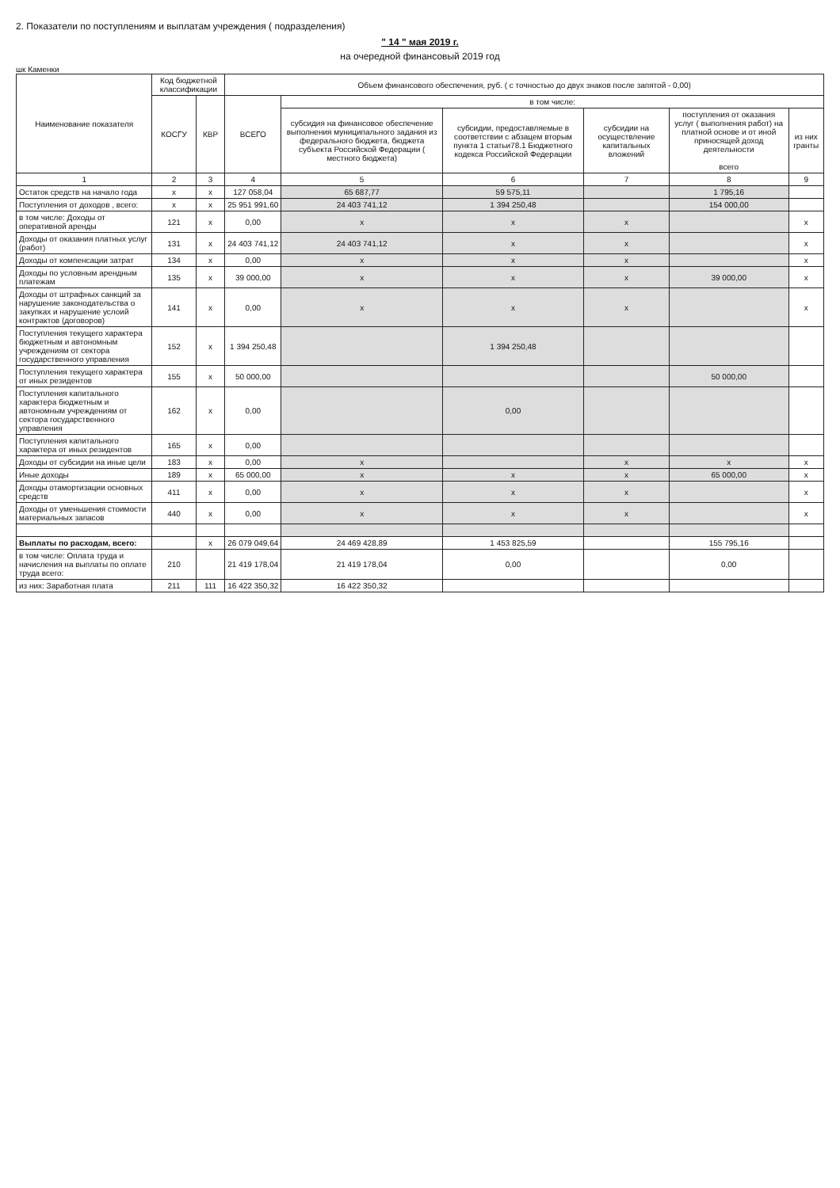2. Показатели по поступлениям и выплатам учреждения ( подразделения)
" 14 " мая 2019 г.
на очередной финансовый 2019 год
шк Каменки
| Наименование показателя | Код бюджетной классификации | | Объем финансового обеспечения, руб. ( с точностью до двух знаков после запятой - 0,00) | | | | | |
| --- | --- | --- | --- | --- | --- | --- | --- | --- |
| | КОСГУ | КВР | ВСЕГО | в том числе: | | | | |
| | | | | субсидия на финансовое обеспечение выполнения муниципального задания из федерального бюджета, бюджета субъекта Российской Федерации ( местного бюджета) | субсидии, предоставляемые в соответствии с абзацем вторым пункта 1 статьи78.1 Бюджетного кодекса Российской Федерации | субсидии на осуществление капитальных вложений | поступления от оказания услуг ( выполнения работ) на платной основе и от иной приносящей доход деятельности всего | из них гранты |
| 1 | 2 | 3 | 4 | 5 | 6 | 7 | 8 | 9 |
| Остаток средств на начало года | x | x | 127 058,04 | 65 687,77 | 59 575,11 | | 1 795,16 | |
| Поступления от доходов , всего: | x | x | 25 951 991,60 | 24 403 741,12 | 1 394 250,48 | | 154 000,00 | |
| в том числе: Доходы от оперативной аренды | 121 | x | 0,00 | x | x | x | | x |
| Доходы от оказания платных услуг (работ) | 131 | x | 24 403 741,12 | 24 403 741,12 | x | x | | x |
| Доходы от компенсации затрат | 134 | x | 0,00 | x | x | x | | x |
| Доходы по условным арендным платежам | 135 | x | 39 000,00 | x | x | x | 39 000,00 | x |
| Доходы от штрафных санкций за нарушение законодательства о закупках и нарушение услоий контрактов (договоров) | 141 | x | 0,00 | x | x | x | | x |
| Поступления текущего характера бюджетным и автономным учреждениям от сектора государственного управления | 152 | x | 1 394 250,48 | | 1 394 250,48 | | | |
| Поступления текущего характера от иных резидентов | 155 | x | 50 000,00 | | | | 50 000,00 | |
| Поступления капитального характера бюджетным и автономным учреждениям от сектора государственного управления | 162 | x | 0,00 | | 0,00 | | | |
| Поступления капитального характера от иных резидентов | 165 | x | 0,00 | | | | | |
| Доходы от субсидии на иные цели | 183 | x | 0,00 | x | | x | x | x |
| Иные доходы | 189 | x | 65 000,00 | x | x | x | 65 000,00 | x |
| Доходы отамортизации основных средств | 411 | x | 0,00 | x | x | x | | x |
| Доходы от уменьшения стоимости материальных запасов | 440 | x | 0,00 | x | x | x | | x |
| Выплаты по расходам, всего: | | x | 26 079 049,64 | 24 469 428,89 | 1 453 825,59 | | 155 795,16 | |
| в том числе: Оплата труда и начисления на выплаты по оплате труда всего: | 210 | | 21 419 178,04 | 21 419 178,04 | 0,00 | | 0,00 | |
| из них: Заработная плата | 211 | 111 | 16 422 350,32 | 16 422 350,32 | | | | |